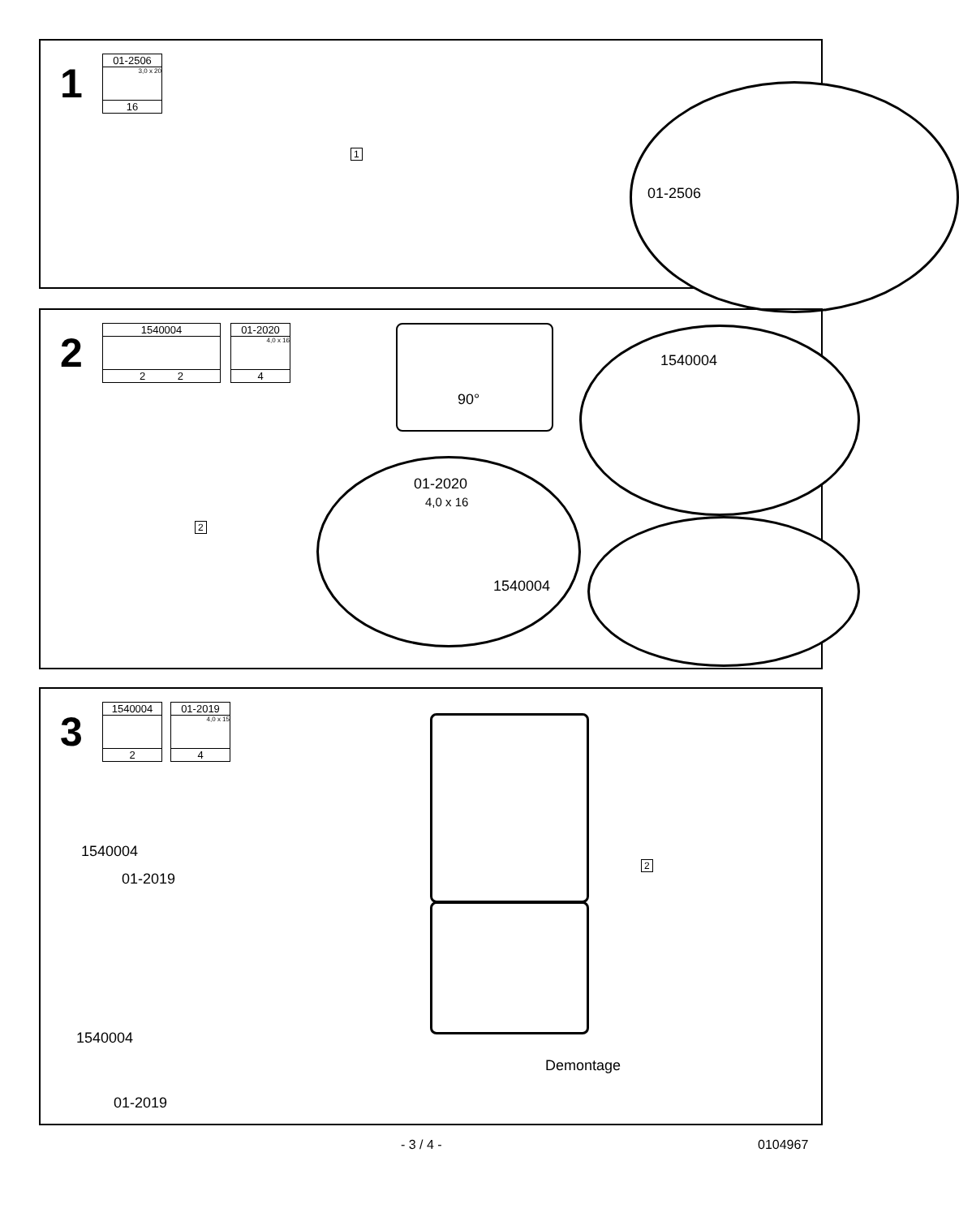1
01-2506
3,0 x 20
16
1
01-2506
2
1540004
2 2
01-2020
4,0 x 16
4
90°
2
01-2020
4,0 x 16
1540004
1540004
3
1540004
2
01-2019
4,0 x 15
4
1540004
01-2019
1540004
01-2019
2
Demontage
- 3 / 4 - 0104967